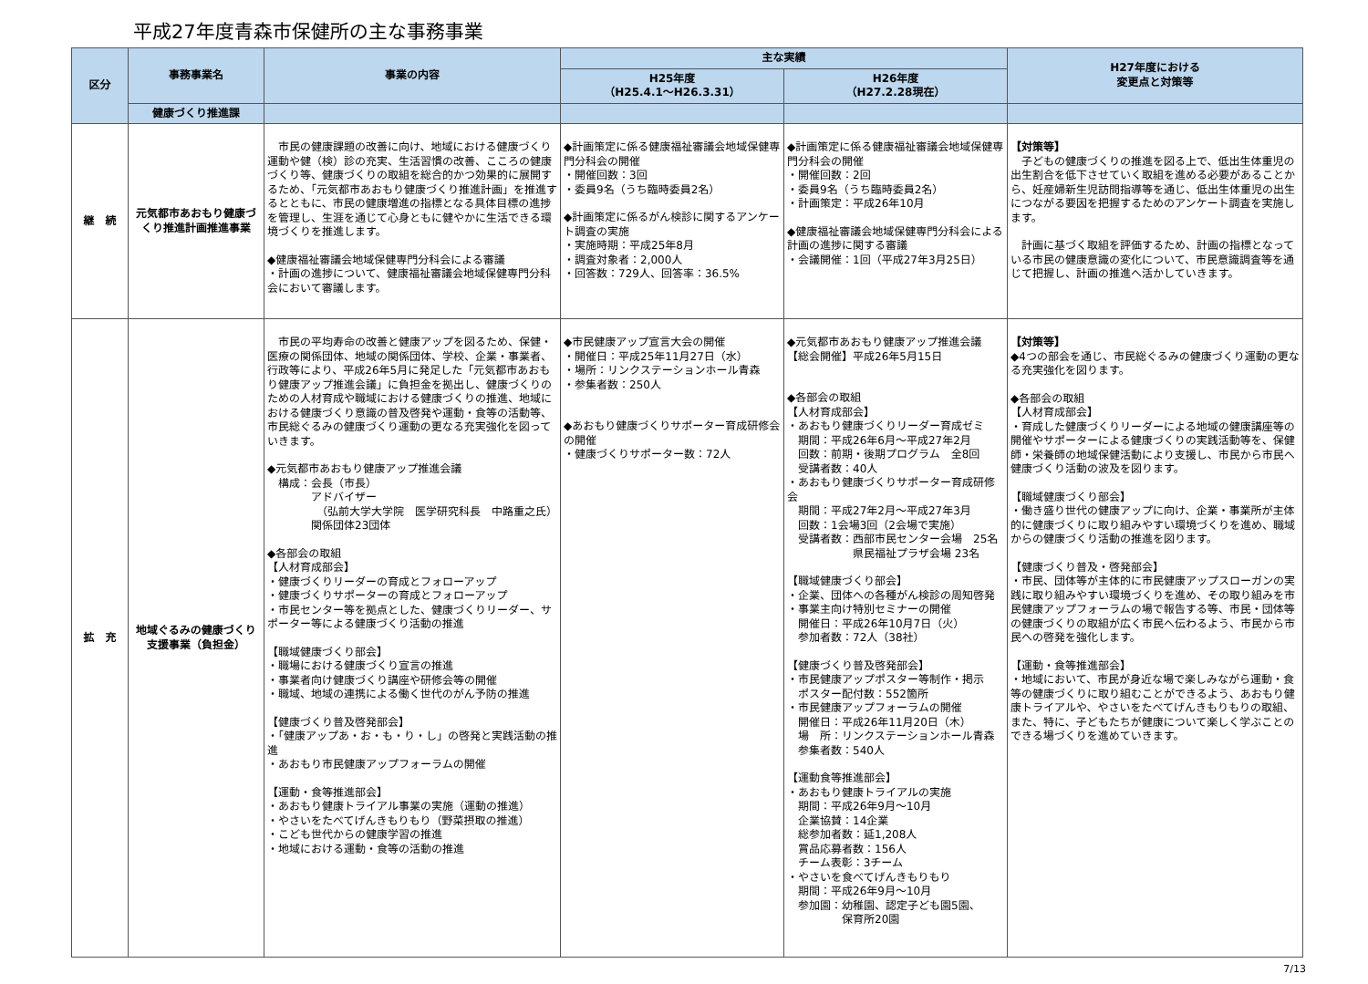平成27年度青森市保健所の主な事務事業
| 区分 | 事務事業名 | 事業の内容 | 主な実績 | | H27年度における 変更点と対策等 |
| --- | --- | --- | --- | --- | --- |
| | | | H25年度 （H25.4.1～H26.3.31） | H26年度 （H27.2.28現在） | |
| | 健康づくり推進課 | | | | |
| 継 続 | 元気都市あおもり健康づくり推進計画推進事業 | 市民の健康課題の改善に向け、地域における健康づくり運動や健（検）診の充実、生活習慣の改善、こころの健康づくり等、健康づくりの取組を総合的かつ効果的に展開するため、「元気都市あおもり健康づくり推進計画」を推進するとともに、市民の健康増進の指標となる具体目標の進捗を管理し、生涯を通じて心身ともに健やかに生活できる環境づくりを推進します。 ◆健康福祉審議会地域保健専門分科会による審議 ・計画の進捗について、健康福祉審議会地域保健専門分科会において審議します。 | ◆計画策定に係る健康福祉審議会地域保健専門分科会の開催 ・開催回数：3回 ・委員9名（うち臨時委員2名） ◆計画策定に係るがん検診に関するアンケート調査の実施 ・実施時期：平成25年8月 ・調査対象者：2,000人 ・回答数：729人、回答率：36.5% | ◆計画策定に係る健康福祉審議会地域保健専門分科会の開催 ・開催回数：2回 ・委員9名（うち臨時委員2名） ・計画策定：平成26年10月 ◆健康福祉審議会地域保健専門分科会による計画の進捗に関する審議 ・会議開催：1回（平成27年3月25日） | 【対策等】 子どもの健康づくりの推進を図る上で、低出生体重児の出生割合を低下させていく取組を進める必要があることから、妊産婦新生児訪問指導等を通じ、低出生体重児の出生につながる要因を把握するためのアンケート調査を実施します。 計画に基づく取組を評価するため、計画の指標となっている市民の健康意識の変化について、市民意識調査等を通じて把握し、計画の推進へ活かしていきます。 |
| 拡 充 | 地域ぐるみの健康づくり支援事業（負担金） | 市民の平均寿命の改善と健康アップを図るため、保健・医療の関係団体、地域の関係団体、学校、企業・事業者、行政等により、平成26年5月に発足した「元気都市あおもり健康アップ推進会議」に負担金を拠出し、健康づくりのための人材育成や職域における健康づくりの推進、地域における健康づくり意識の普及啓発や運動・食等の活動等、市民総ぐるみの健康づくり運動の更なる充実強化を図っていきます。 ◆元気都市あおもり健康アップ推進会議 構成：会長（市長） アドバイザー （弘前大学大学院 医学研究科長 中路重之氏） 関係団体23団体 ◆各部会の取組 【人材育成部会】 ・健康づくりリーダーの育成とフォローアップ ・健康づくりサポーターの育成とフォローアップ ・市民センター等を拠点とした、健康づくりリーダー、サポーター等による健康づくり活動の推進 【職域健康づくり部会】 ・職場における健康づくり宣言の推進 ・事業者向け健康づくり講座や研修会等の開催 ・職域、地域の連携による働く世代のがん予防の推進 【健康づくり普及啓発部会】 ・「健康アップあ・お・も・り・し」の啓発と実践活動の推進 ・あおもり市民健康アップフォーラムの開催 【運動・食等推進部会】 ・あおもり健康トライアル事業の実施（運動の推進） ・やさいをたべてげんきもりもり（野菜摂取の推進） ・こども世代からの健康学習の推進 ・地域における運動・食等の活動の推進 | ◆市民健康アップ宣言大会の開催 ・開催日：平成25年11月27日（水） ・場所：リンクステーションホール青森 ・参集者数：250人 ◆あおもり健康づくりサポーター育成研修会の開催 ・健康づくりサポーター数：72人 | ◆元気都市あおもり健康アップ推進会議 【総会開催】平成26年5月15日 ◆各部会の取組 【人材育成部会】 ・あおもり健康づくりリーダー育成ゼミ 期間：平成26年6月～平成27年2月 回数：前期・後期プログラム 全8回 受講者数：40人 ・あおもり健康づくりサポーター育成研修会 期間：平成27年2月～平成27年3月 回数：1会場3回（2会場で実施） 受講者数：西部市民センター会場 25名 県民福祉プラザ会場 23名 【職域健康づくり部会】 ・企業、団体への各種がん検診の周知啓発 ・事業主向け特別セミナーの開催 開催日：平成26年10月7日（火） 参加者数：72人（38社） 【健康づくり普及啓発部会】 ・市民健康アップポスター等制作・掲示 ポスター配付数：552箇所 ・市民健康アップフォーラムの開催 開催日：平成26年11月20日（木） 場 所：リンクステーションホール青森 参集者数：540人 【運動食等推進部会】 ・あおもり健康トライアルの実施 期間：平成26年9月～10月 企業協賛：14企業 総参加者数：延1,208人 賞品応募者数：156人 チーム表彰：3チーム ・やさいを食べてげんきもりもり 期間：平成26年9月～10月 参加園：幼稚園、認定子ども園5園、 保育所20園 | 【対策等】 ◆4つの部会を通じ、市民総ぐるみの健康づくり運動の更なる充実強化を図ります。 ◆各部会の取組 【人材育成部会】 ・育成した健康づくりリーダーによる地域の健康講座等の開催やサポーターによる健康づくりの実践活動等を、保健師・栄養師の地域保健活動により支援し、市民から市民へ健康づくり活動の波及を図ります。 【職域健康づくり部会】 ・働き盛り世代の健康アップに向け、企業・事業所が主体的に健康づくりに取り組みやすい環境づくりを進め、職域からの健康づくり活動の推進を図ります。 【健康づくり普及・啓発部会】 ・市民、団体等が主体的に市民健康アップスローガンの実践に取り組みやすい環境づくりを進め、その取り組みを市民健康アップフォーラムの場で報告する等、市民・団体等の健康づくりの取組が広く市民へ伝わるよう、市民から市民への啓発を強化します。 【運動・食等推進部会】 ・地域において、市民が身近な場で楽しみながら運動・食等の健康づくりに取り組むことができるよう、あおもり健康トライアルや、やさいをたべてげんきもりもりの取組、また、特に、子どもたちが健康について楽しく学ぶことのできる場づくりを進めていきます。 |
7/13